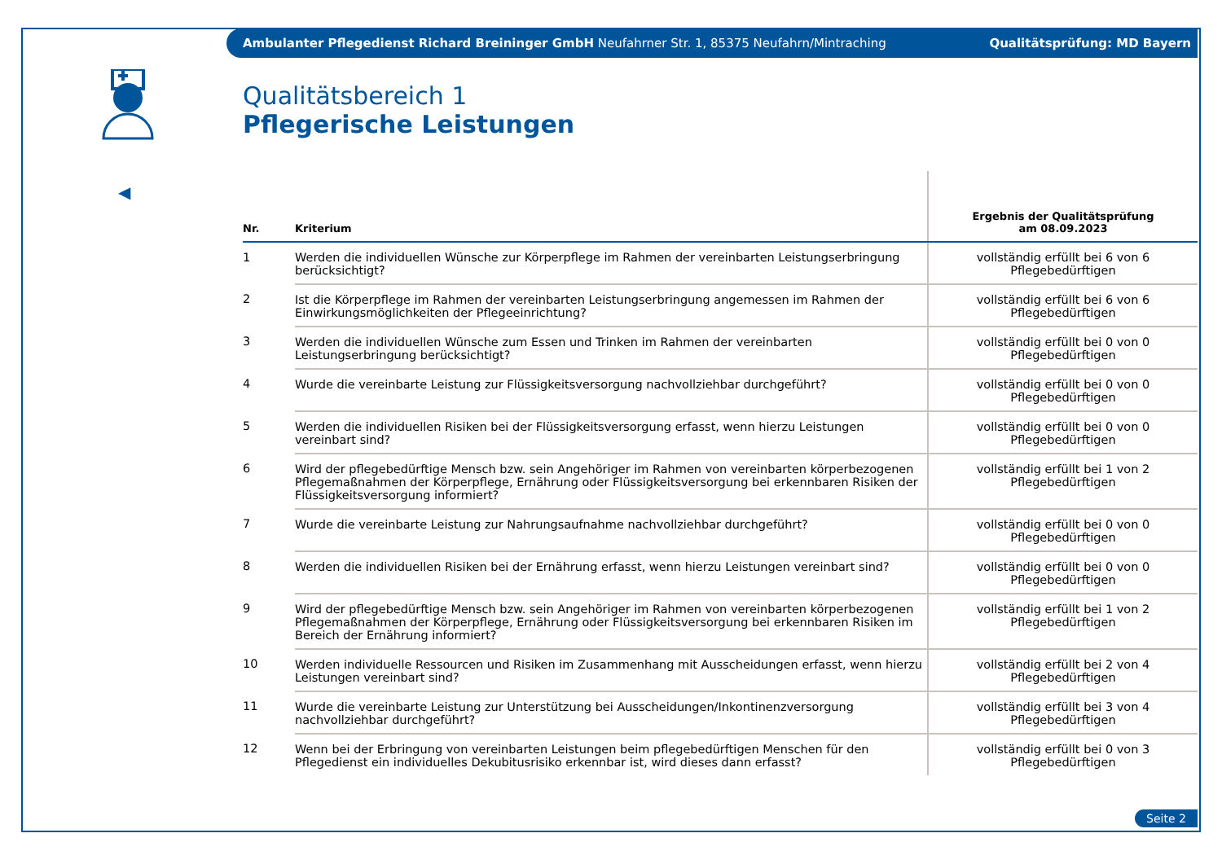Ambulanter Pflegedienst Richard Breininger GmbH Neufahrner Str. 1, 85375 Neufahrn/Mintraching Qualitätsprüfung: MD Bayern
◀
Qualitätsbereich 1
Pflegerische Leistungen
| Nr. | Kriterium | Ergebnis der Qualitätsprüfung am 08.09.2023 |
| --- | --- | --- |
| 1 | Werden die individuellen Wünsche zur Körperpflege im Rahmen der vereinbarten Leistungserbringung berücksichtigt? | vollständig erfüllt bei 6 von 6 Pflegebedürftigen |
| 2 | Ist die Körperpflege im Rahmen der vereinbarten Leistungserbringung angemessen im Rahmen der Einwirkungsmöglichkeiten der Pflegeeinrichtung? | vollständig erfüllt bei 6 von 6 Pflegebedürftigen |
| 3 | Werden die individuellen Wünsche zum Essen und Trinken im Rahmen der vereinbarten Leistungserbringung berücksichtigt? | vollständig erfüllt bei 0 von 0 Pflegebedürftigen |
| 4 | Wurde die vereinbarte Leistung zur Flüssigkeitsversorgung nachvollziehbar durchgeführt? | vollständig erfüllt bei 0 von 0 Pflegebedürftigen |
| 5 | Werden die individuellen Risiken bei der Flüssigkeitsversorgung erfasst, wenn hierzu Leistungen vereinbart sind? | vollständig erfüllt bei 0 von 0 Pflegebedürftigen |
| 6 | Wird der pflegebedürftige Mensch bzw. sein Angehöriger im Rahmen von vereinbarten körperbezogenen Pflegemaßnahmen der Körperpflege, Ernährung oder Flüssigkeitsversorgung bei erkennbaren Risiken der Flüssigkeitsversorgung informiert? | vollständig erfüllt bei 1 von 2 Pflegebedürftigen |
| 7 | Wurde die vereinbarte Leistung zur Nahrungsaufnahme nachvollziehbar durchgeführt? | vollständig erfüllt bei 0 von 0 Pflegebedürftigen |
| 8 | Werden die individuellen Risiken bei der Ernährung erfasst, wenn hierzu Leistungen vereinbart sind? | vollständig erfüllt bei 0 von 0 Pflegebedürftigen |
| 9 | Wird der pflegebedürftige Mensch bzw. sein Angehöriger im Rahmen von vereinbarten körperbezogenen Pflegemaßnahmen der Körperpflege, Ernährung oder Flüssigkeitsversorgung bei erkennbaren Risiken im Bereich der Ernährung informiert? | vollständig erfüllt bei 1 von 2 Pflegebedürftigen |
| 10 | Werden individuelle Ressourcen und Risiken im Zusammenhang mit Ausscheidungen erfasst, wenn hierzu Leistungen vereinbart sind? | vollständig erfüllt bei 2 von 4 Pflegebedürftigen |
| 11 | Wurde die vereinbarte Leistung zur Unterstützung bei Ausscheidungen/Inkontinenzversorgung nachvollziehbar durchgeführt? | vollständig erfüllt bei 3 von 4 Pflegebedürftigen |
| 12 | Wenn bei der Erbringung von vereinbarten Leistungen beim pflegebedürftigen Menschen für den Pflegedienst ein individuelles Dekubitusrisiko erkennbar ist, wird dieses dann erfasst? | vollständig erfüllt bei 0 von 3 Pflegebedürftigen |
Seite 2